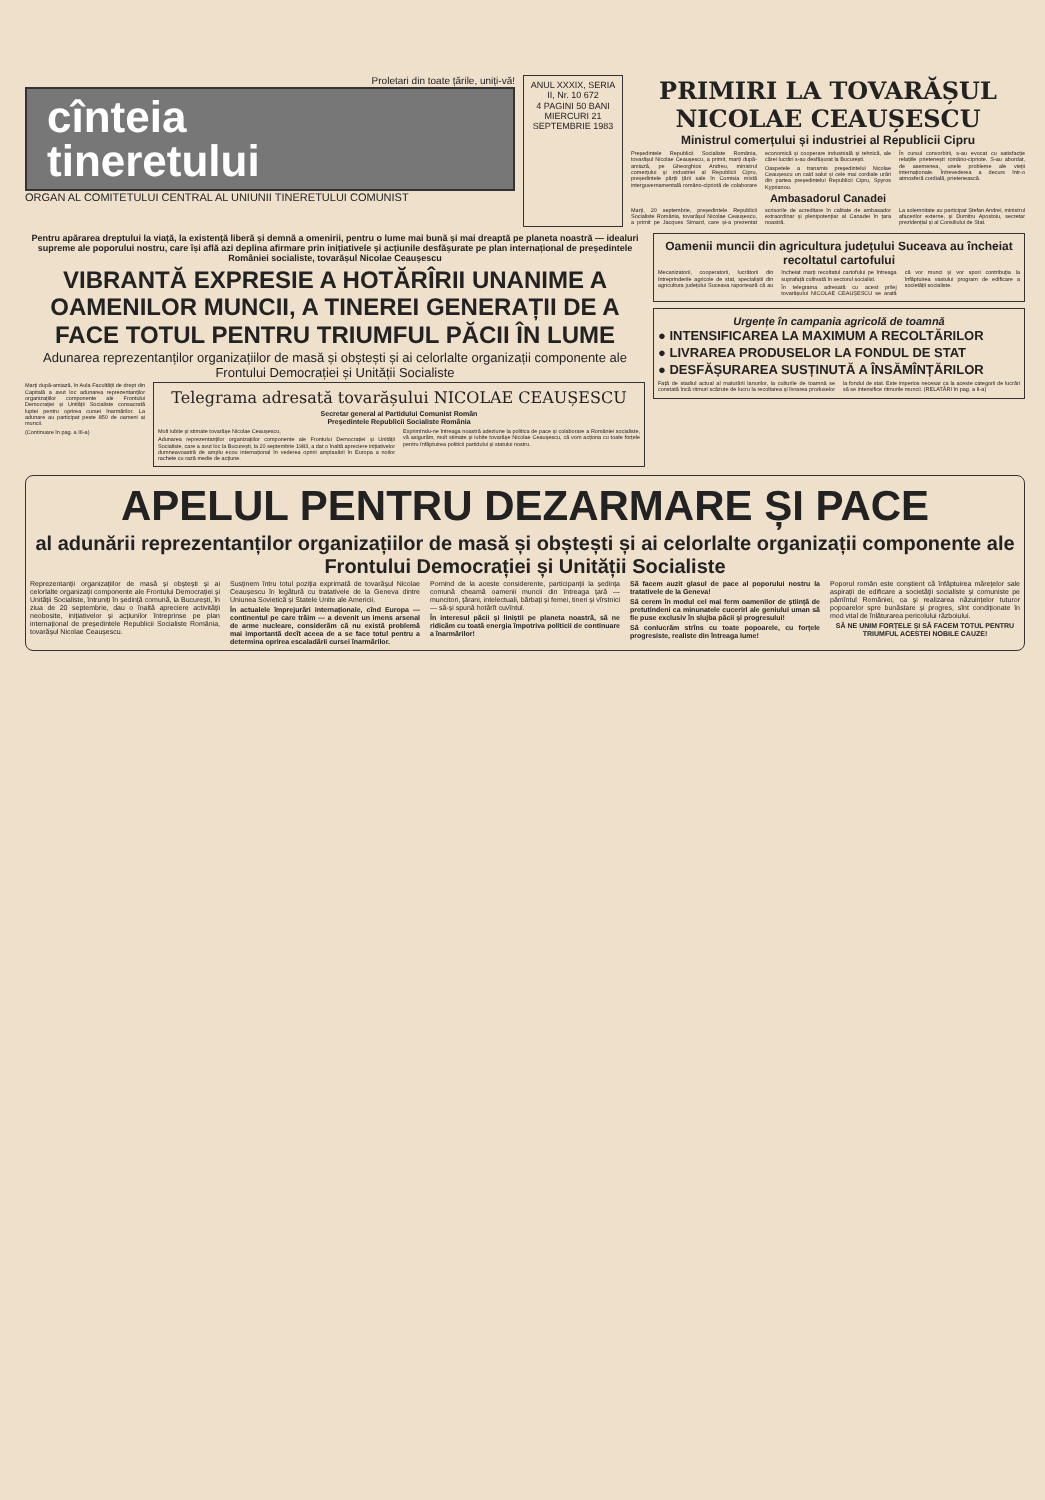Proletari din toate țările, uniți-vă!
cînteia
tineretului
ORGAN AL COMITETULUI CENTRAL AL UNIUNII TINERETULUI COMUNIST
ANUL XXXIX, SERIA II, Nr. 10 672
4 PAGINI 50 BANI
MIERCURI 21 SEPTEMBRIE 1983
PRIMIRI LA TOVARĂȘUL NICOLAE CEAUȘESCU
Ministrul comerțului și industriei al Republicii Cipru
Președintele Republicii Socialiste România, tovarășul Nicolae Ceaușescu, a primit, marți după-amiază, pe Gheorghios Andreu, ministrul comerțului și industriei al Republicii Cipru, președintele părții țării sale în Comisia mixtă interguvernamentală româno-cipriotă de colaborare economică și cooperare industrială și tehnică, ale cărei lucrări s-au desfășurat la București.
Oaspetele a transmis președintelui Nicolae Ceaușescu un cald salut și cele mai cordiale urări din partea președintelui Republicii Cipru, Spyros Kyprianou.
În cursul convorbirii, s-au evocat cu satisfacție relațiile prietenești româno-cipriote. S-au abordat, de asemenea, unele probleme ale vieții internaționale. Întrevederea a decurs într-o atmosferă cordială, prietenească.
Ambasadorul Canadei
Marți, 20 septembrie, președintele Republicii Socialiste România, tovarășul Nicolae Ceaușescu, a primit pe Jacques Simard, care și-a prezentat scrisorile de acreditare în calitate de ambasador extraordinar și plenipotențiar al Canadei în țara noastră.
La solemnitate au participat Ștefan Andrei, ministrul afacerilor externe, și Dumitru Apostoiu, secretar prezidențial și al Consiliului de Stat.
Pentru apărarea dreptului la viață, la existență liberă și demnă a omenirii, pentru o lume mai bună și mai dreaptă pe planeta noastră — idealuri supreme ale poporului nostru, care își află azi deplina afirmare prin inițiativele și acțiunile desfășurate pe plan internațional de președintele României socialiste, tovarășul Nicolae Ceaușescu
VIBRANTĂ EXPRESIE A HOTĂRÎRII UNANIME A OAMENILOR MUNCII, A TINEREI GENERAȚII DE A FACE TOTUL PENTRU TRIUMFUL PĂCII ÎN LUME
Adunarea reprezentanților organizațiilor de masă și obștești și ai celorlalte organizații componente ale Frontului Democrației și Unității Socialiste
Marți după-amiază, în Aula Facultății de drept din Capitală a avut loc adunarea reprezentanților organizațiilor componente ale Frontului Democrației și Unității Socialiste consacrată luptei pentru oprirea cursei înarmărilor. La adunare au participat peste 850 de oameni ai muncii.
(Continuare în pag. a III-a)
Telegrama adresată tovarășului NICOLAE CEAUȘESCU
Secretar general al Partidului Comunist Român
Președintele Republicii Socialiste România
Mult iubite și stimate tovarășe Nicolae Ceaușescu,
Adunarea reprezentanților organizațiilor componente ale Frontului Democrației și Unității Socialiste, care a avut loc la București, la 20 septembrie 1983, a dat o înaltă apreciere inițiativelor dumneavoastră de amplu ecou internațional în vederea opririi amplasării în Europa a noilor rachete cu rază medie de acțiune.
Exprimîndu-ne întreaga noastră adeziune la politica de pace și colaborare a României socialiste, vă asigurăm, mult stimate și iubite tovarășe Nicolae Ceaușescu, că vom acționa cu toate forțele pentru înfăptuirea politicii partidului și statului nostru.
Oamenii muncii din agricultura județului Suceava au încheiat recoltatul cartofului
Mecanizatorii, cooperatorii, lucrătorii din întreprinderile agricole de stat, specialiștii din agricultura județului Suceava raportează că au încheiat marți recoltatul cartofului pe întreaga suprafață cultivată în sectorul socialist.
În telegrama adresată cu acest prilej tovarășului NICOLAE CEAUȘESCU se arată că vor munci și vor spori contribuția la înfăptuirea vastului program de edificare a societății socialiste.
Urgențe în campania agricolă de toamnă
● INTENSIFICAREA LA MAXIMUM A RECOLTĂRILOR
● LIVRAREA PRODUSELOR LA FONDUL DE STAT
● DESFĂȘURAREA SUSȚINUTĂ A ÎNSĂMÎNȚĂRILOR
Față de stadiul actual al maturării lanurilor, la culturile de toamnă se constată încă ritmuri scăzute de lucru la recoltarea și livrarea produselor la fondul de stat. Este imperios necesar ca la aceste categorii de lucrări să se intensifice ritmurile muncii. (RELATĂRI în pag. a II-a)
APELUL PENTRU DEZARMARE ȘI PACE
al adunării reprezentanților organizațiilor de masă și obștești și ai celorlalte organizații componente ale Frontului Democrației și Unității Socialiste
Reprezentanții organizațiilor de masă și obștești și ai celorlalte organizații componente ale Frontului Democrației și Unității Socialiste, întruniți în ședință comună, la București, în ziua de 20 septembrie, dau o înaltă apreciere activității neobosite, inițiativelor și acțiunilor întreprinse pe plan internațional de președintele Republicii Socialiste România, tovarășul Nicolae Ceaușescu.
Susținem întru totul poziția exprimată de tovarășul Nicolae Ceaușescu în legătură cu tratativele de la Geneva dintre Uniunea Sovietică și Statele Unite ale Americii.
În actualele împrejurări internaționale, cînd Europa — continentul pe care trăim — a devenit un imens arsenal de arme nucleare, considerăm că nu există problemă mai importantă decît aceea de a se face totul pentru a determina oprirea escaladării cursei înarmărilor.
Pornind de la aceste considerente, participanții la ședința comună cheamă oamenii muncii din întreaga țară — muncitori, țărani, intelectuali, bărbați și femei, tineri și vîrstnici — să-și spună hotărît cuvîntul.
În interesul păcii și liniștii pe planeta noastră, să ne ridicăm cu toată energia împotriva politicii de continuare a înarmărilor!
Să facem auzit glasul de pace al poporului nostru la tratativele de la Geneva!
Să cerem în modul cel mai ferm oamenilor de știință de pretutindeni ca minunatele cuceriri ale geniului uman să fie puse exclusiv în slujba păcii și progresului!
Să conlucrăm strîns cu toate popoarele, cu forțele progresiste, realiste din întreaga lume!
Poporul român este conștient că înfăptuirea mărețelor sale aspirații de edificare a societății socialiste și comuniste pe pămîntul României, ca și realizarea năzuințelor tuturor popoarelor spre bunăstare și progres, sînt condiționate în mod vital de înlăturarea pericolului războiului.
SĂ NE UNIM FORȚELE ȘI SĂ FACEM TOTUL PENTRU TRIUMFUL ACESTEI NOBILE CAUZE!